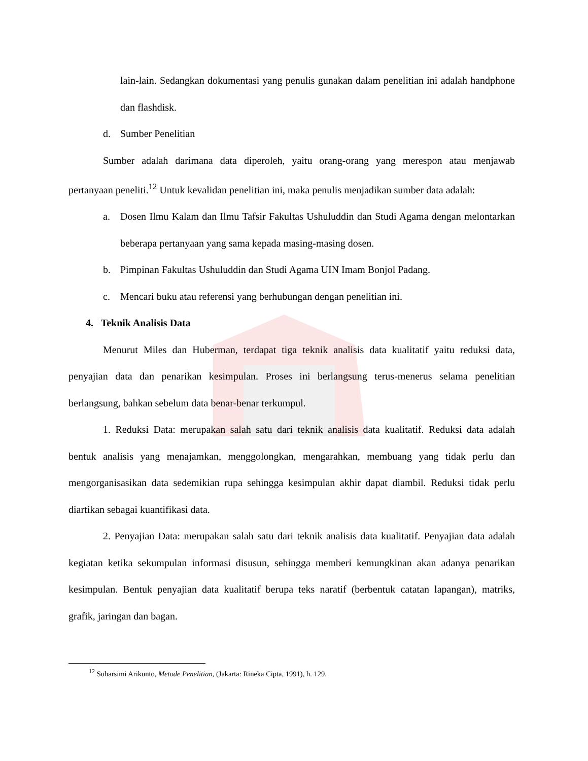lain-lain. Sedangkan dokumentasi yang penulis gunakan dalam penelitian ini adalah handphone dan flashdisk.
d. Sumber Penelitian
Sumber adalah darimana data diperoleh, yaitu orang-orang yang merespon atau menjawab pertanyaan peneliti.<sup>12</sup> Untuk kevalidan penelitian ini, maka penulis menjadikan sumber data adalah:
a. Dosen Ilmu Kalam dan Ilmu Tafsir Fakultas Ushuluddin dan Studi Agama dengan melontarkan beberapa pertanyaan yang sama kepada masing-masing dosen.
b. Pimpinan Fakultas Ushuluddin dan Studi Agama UIN Imam Bonjol Padang.
c. Mencari buku atau referensi yang berhubungan dengan penelitian ini.
4. Teknik Analisis Data
Menurut Miles dan Huberman, terdapat tiga teknik analisis data kualitatif yaitu reduksi data, penyajian data dan penarikan kesimpulan. Proses ini berlangsung terus-menerus selama penelitian berlangsung, bahkan sebelum data benar-benar terkumpul.
1. Reduksi Data: merupakan salah satu dari teknik analisis data kualitatif. Reduksi data adalah bentuk analisis yang menajamkan, menggolongkan, mengarahkan, membuang yang tidak perlu dan mengorganisasikan data sedemikian rupa sehingga kesimpulan akhir dapat diambil. Reduksi tidak perlu diartikan sebagai kuantifikasi data.
2. Penyajian Data: merupakan salah satu dari teknik analisis data kualitatif. Penyajian data adalah kegiatan ketika sekumpulan informasi disusun, sehingga memberi kemungkinan akan adanya penarikan kesimpulan. Bentuk penyajian data kualitatif berupa teks naratif (berbentuk catatan lapangan), matriks, grafik, jaringan dan bagan.
<sup>12</sup> Suharsimi Arikunto, Metode Penelitian, (Jakarta: Rineka Cipta, 1991), h. 129.